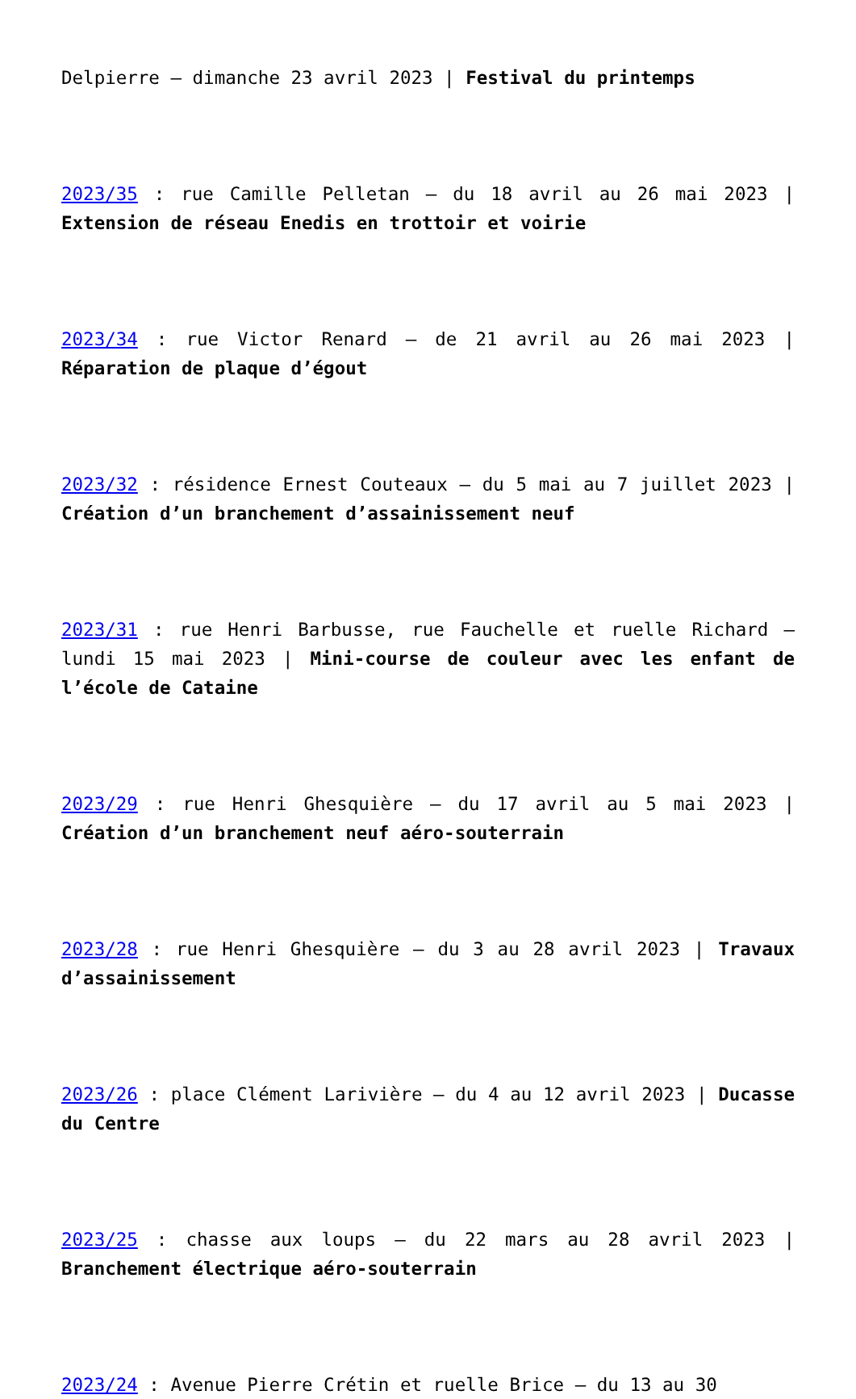Delpierre – dimanche 23 avril 2023 | Festival du printemps
2023/35 : rue Camille Pelletan – du 18 avril au 26 mai 2023 | Extension de réseau Enedis en trottoir et voirie
2023/34 : rue Victor Renard – de 21 avril au 26 mai 2023 | Réparation de plaque d’égout
2023/32 : résidence Ernest Couteaux – du 5 mai au 7 juillet 2023 | Création d’un branchement d’assainissement neuf
2023/31 : rue Henri Barbusse, rue Fauchelle et ruelle Richard – lundi 15 mai 2023 | Mini-course de couleur avec les enfant de l’école de Cataine
2023/29 : rue Henri Ghesquière – du 17 avril au 5 mai 2023 | Création d’un branchement neuf aéro-souterrain
2023/28 : rue Henri Ghesquière – du 3 au 28 avril 2023 | Travaux d’assainissement
2023/26 : place Clément Larivière – du 4 au 12 avril 2023 | Ducasse du Centre
2023/25 : chasse aux loups – du 22 mars au 28 avril 2023 | Branchement électrique aéro-souterrain
2023/24 : Avenue Pierre Crétin et ruelle Brice – du 13 au 30